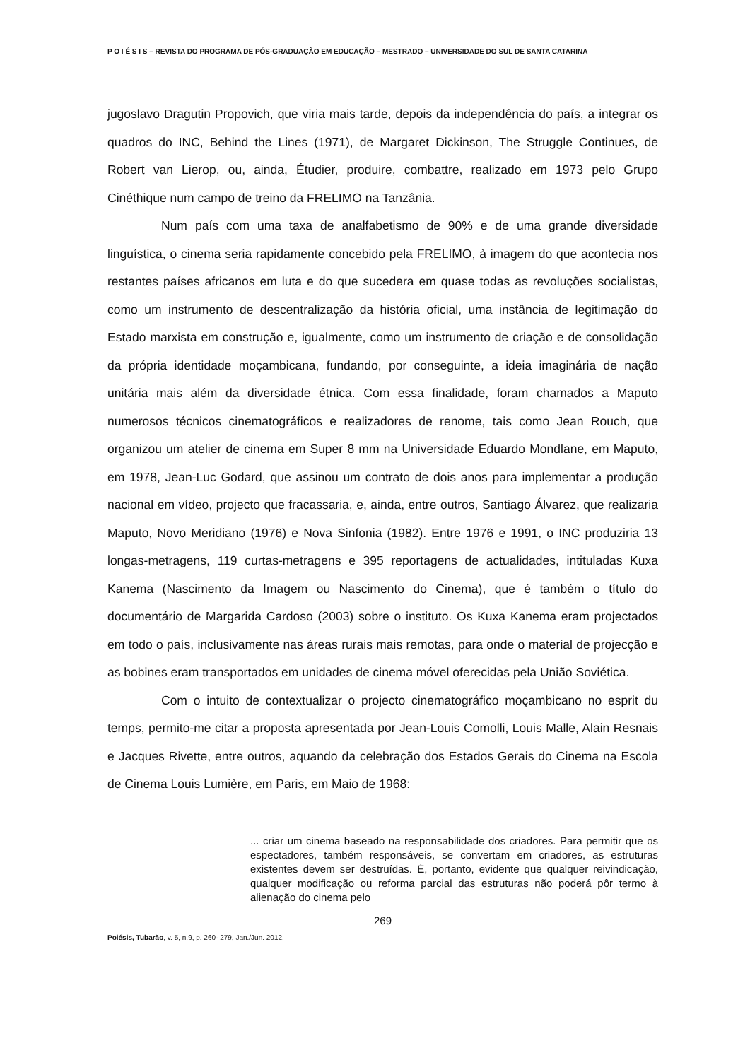P O I É S I S – REVISTA DO PROGRAMA DE PÓS-GRADUAÇÃO EM EDUCAÇÃO – MESTRADO – UNIVERSIDADE DO SUL DE SANTA CATARINA
jugoslavo Dragutin Propovich, que viria mais tarde, depois da independência do país, a integrar os quadros do INC, Behind the Lines (1971), de Margaret Dickinson, The Struggle Continues, de Robert van Lierop, ou, ainda, Étudier, produire, combattre, realizado em 1973 pelo Grupo Cinéthique num campo de treino da FRELIMO na Tanzânia.
Num país com uma taxa de analfabetismo de 90% e de uma grande diversidade linguística, o cinema seria rapidamente concebido pela FRELIMO, à imagem do que acontecia nos restantes países africanos em luta e do que sucedera em quase todas as revoluções socialistas, como um instrumento de descentralização da história oficial, uma instância de legitimação do Estado marxista em construção e, igualmente, como um instrumento de criação e de consolidação da própria identidade moçambicana, fundando, por conseguinte, a ideia imaginária de nação unitária mais além da diversidade étnica. Com essa finalidade, foram chamados a Maputo numerosos técnicos cinematográficos e realizadores de renome, tais como Jean Rouch, que organizou um atelier de cinema em Super 8 mm na Universidade Eduardo Mondlane, em Maputo, em 1978, Jean-Luc Godard, que assinou um contrato de dois anos para implementar a produção nacional em vídeo, projecto que fracassaria, e, ainda, entre outros, Santiago Álvarez, que realizaria Maputo, Novo Meridiano (1976) e Nova Sinfonia (1982). Entre 1976 e 1991, o INC produziria 13 longas-metragens, 119 curtas-metragens e 395 reportagens de actualidades, intituladas Kuxa Kanema (Nascimento da Imagem ou Nascimento do Cinema), que é também o título do documentário de Margarida Cardoso (2003) sobre o instituto. Os Kuxa Kanema eram projectados em todo o país, inclusivamente nas áreas rurais mais remotas, para onde o material de projecção e as bobines eram transportados em unidades de cinema móvel oferecidas pela União Soviética.
Com o intuito de contextualizar o projecto cinematográfico moçambicano no esprit du temps, permito-me citar a proposta apresentada por Jean-Louis Comolli, Louis Malle, Alain Resnais e Jacques Rivette, entre outros, aquando da celebração dos Estados Gerais do Cinema na Escola de Cinema Louis Lumière, em Paris, em Maio de 1968:
... criar um cinema baseado na responsabilidade dos criadores. Para permitir que os espectadores, também responsáveis, se convertam em criadores, as estruturas existentes devem ser destruídas. É, portanto, evidente que qualquer reivindicação, qualquer modificação ou reforma parcial das estruturas não poderá pôr termo à alienação do cinema pelo
269
Poiésis, Tubarão, v. 5, n.9, p. 260- 279, Jan./Jun. 2012.